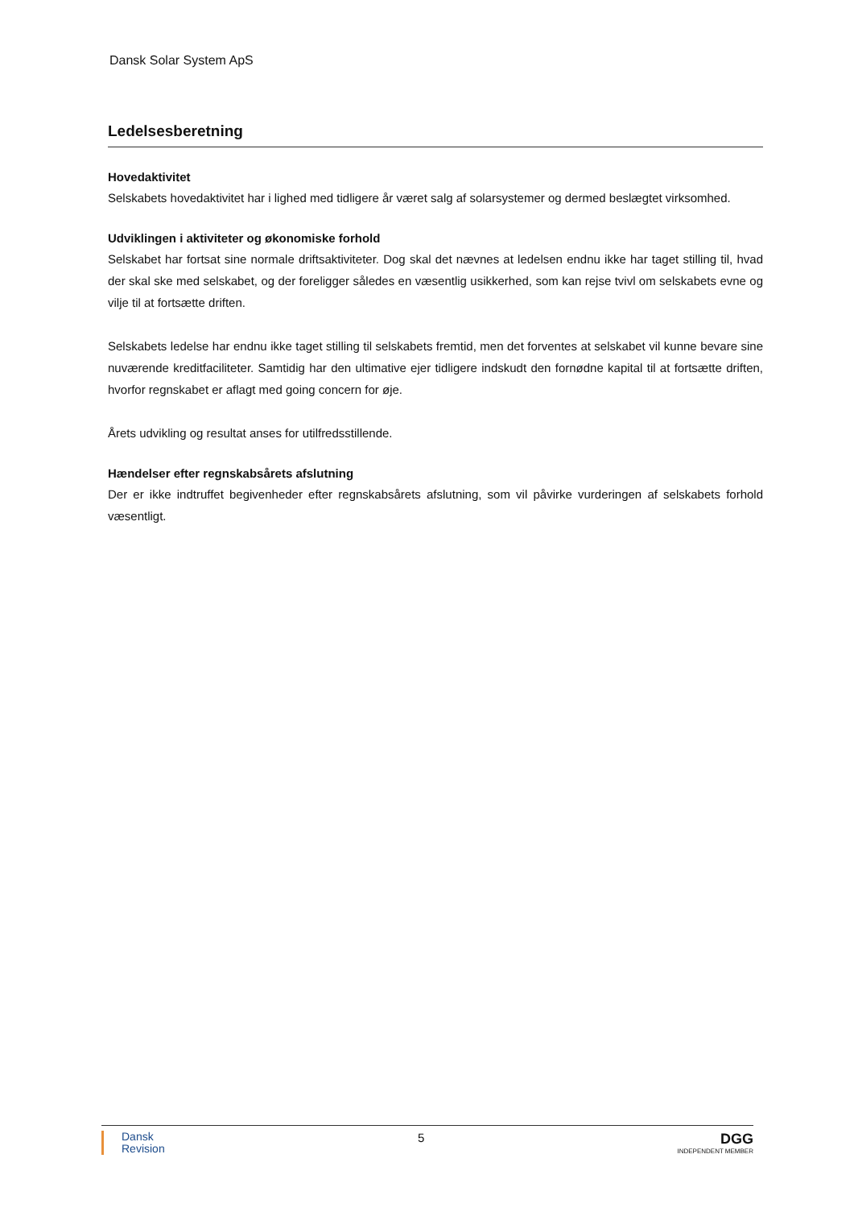Dansk Solar System ApS
Ledelsesberetning
Hovedaktivitet
Selskabets hovedaktivitet har i lighed med tidligere år været salg af solarsystemer og dermed beslægtet virksomhed.
Udviklingen i aktiviteter og økonomiske forhold
Selskabet har fortsat sine normale driftsaktiviteter. Dog skal det nævnes at ledelsen endnu ikke har taget stilling til, hvad der skal ske med selskabet, og der foreligger således en væsentlig usikkerhed, som kan rejse tvivl om selskabets evne og vilje til at fortsætte driften.
Selskabets ledelse har endnu ikke taget stilling til selskabets fremtid, men det forventes at selskabet vil kunne bevare sine nuværende kreditfaciliteter. Samtidig har den ultimative ejer tidligere indskudt den fornødne kapital til at fortsætte driften, hvorfor regnskabet er aflagt med going concern for øje.
Årets udvikling og resultat anses for utilfredsstillende.
Hændelser efter regnskabsårets afslutning
Der er ikke indtruffet begivenheder efter regnskabsårets afslutning, som vil påvirke vurderingen af selskabets forhold væsentligt.
Dansk
Revision
5
DGG
INDEPENDENT MEMBER